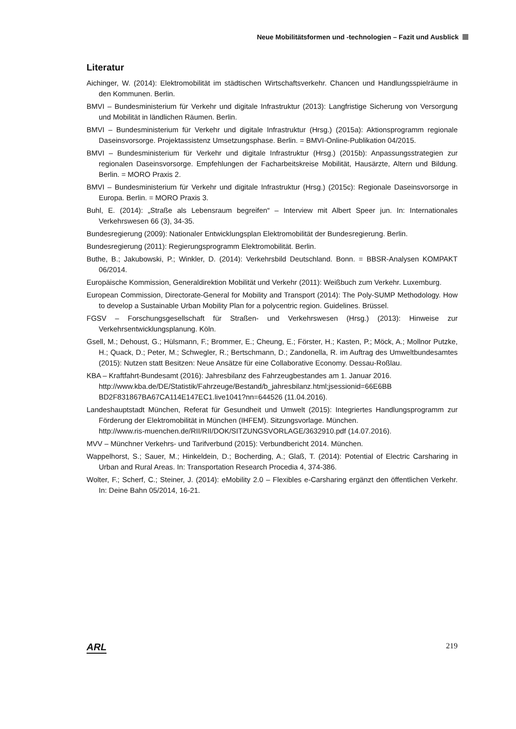Neue Mobilitätsformen und -technologien – Fazit und Ausblick
Literatur
Aichinger, W. (2014): Elektromobilität im städtischen Wirtschaftsverkehr. Chancen und Handlungsspielräume in den Kommunen. Berlin.
BMVI – Bundesministerium für Verkehr und digitale Infrastruktur (2013): Langfristige Sicherung von Versorgung und Mobilität in ländlichen Räumen. Berlin.
BMVI – Bundesministerium für Verkehr und digitale Infrastruktur (Hrsg.) (2015a): Aktionsprogramm regionale Daseinsvorsorge. Projektassistenz Umsetzungsphase. Berlin. = BMVI-Online-Publikation 04/2015.
BMVI – Bundesministerium für Verkehr und digitale Infrastruktur (Hrsg.) (2015b): Anpassungsstrategien zur regionalen Daseinsvorsorge. Empfehlungen der Facharbeitskreise Mobilität, Hausärzte, Altern und Bildung. Berlin. = MORO Praxis 2.
BMVI – Bundesministerium für Verkehr und digitale Infrastruktur (Hrsg.) (2015c): Regionale Daseinsvorsorge in Europa. Berlin. = MORO Praxis 3.
Buhl, E. (2014): „Straße als Lebensraum begreifen“ – Interview mit Albert Speer jun. In: Internationales Verkehrswesen 66 (3), 34-35.
Bundesregierung (2009): Nationaler Entwicklungsplan Elektromobilität der Bundesregierung. Berlin.
Bundesregierung (2011): Regierungsprogramm Elektromobilität. Berlin.
Buthe, B.; Jakubowski, P.; Winkler, D. (2014): Verkehrsbild Deutschland. Bonn. = BBSR-Analysen KOMPAKT 06/2014.
Europäische Kommission, Generaldirektion Mobilität und Verkehr (2011): Weißbuch zum Verkehr. Luxemburg.
European Commission, Directorate-General for Mobility and Transport (2014): The Poly-SUMP Methodology. How to develop a Sustainable Urban Mobility Plan for a polycentric region. Guidelines. Brüssel.
FGSV – Forschungsgesellschaft für Straßen- und Verkehrswesen (Hrsg.) (2013): Hinweise zur Verkehrsentwicklungsplanung. Köln.
Gsell, M.; Dehoust, G.; Hülsmann, F.; Brommer, E.; Cheung, E.; Förster, H.; Kasten, P.; Möck, A.; Mollnor Putzke, H.; Quack, D.; Peter, M.; Schwegler, R.; Bertschmann, D.; Zandonella, R. im Auftrag des Umweltbundesamtes (2015): Nutzen statt Besitzen: Neue Ansätze für eine Collaborative Economy. Dessau-Roßlau.
KBA – Kraftfahrt-Bundesamt (2016): Jahresbilanz des Fahrzeugbestandes am 1. Januar 2016.
http://www.kba.de/DE/Statistik/Fahrzeuge/Bestand/b_jahresbilanz.html;jsessionid=66E6BB BD2F831867BA67CA114E147EC1.live1041?nn=644526 (11.04.2016).
Landeshauptstadt München, Referat für Gesundheit und Umwelt (2015): Integriertes Handlungsprogramm zur Förderung der Elektromobilität in München (IHFEM). Sitzungsvorlage. München.
http://www.ris-muenchen.de/RII/RII/DOK/SITZUNGSVORLAGE/3632910.pdf (14.07.2016).
MVV – Münchner Verkehrs- und Tarifverbund (2015): Verbundbericht 2014. München.
Wappelhorst, S.; Sauer, M.; Hinkeldein, D.; Bocherding, A.; Glaß, T. (2014): Potential of Electric Carsharing in Urban and Rural Areas. In: Transportation Research Procedia 4, 374-386.
Wolter, F.; Scherf, C.; Steiner, J. (2014): eMobility 2.0 – Flexibles e-Carsharing ergänzt den öffentlichen Verkehr. In: Deine Bahn 05/2014, 16-21.
ARL 219